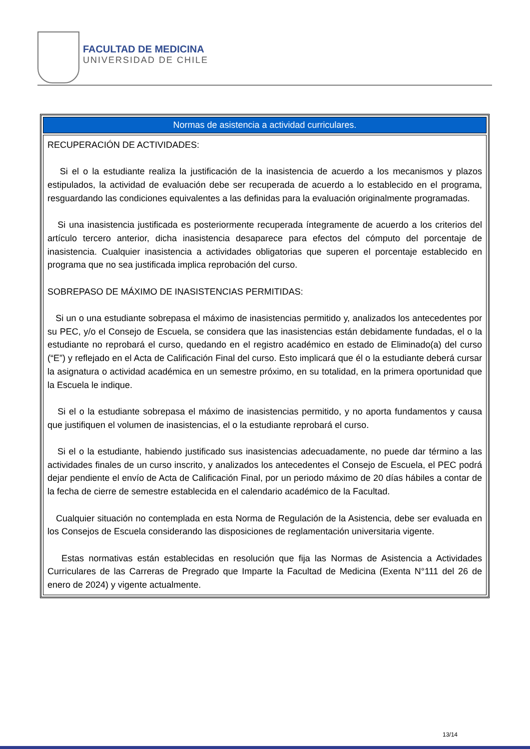FACULTAD DE MEDICINA
UNIVERSIDAD DE CHILE
| Normas de asistencia a actividad curriculares. |
| --- |
| RECUPERACIÓN DE ACTIVIDADES: Si el o la estudiante realiza la justificación de la inasistencia de acuerdo a los mecanismos y plazos estipulados, la actividad de evaluación debe ser recuperada de acuerdo a lo establecido en el programa, resguardando las condiciones equivalentes a las definidas para la evaluación originalmente programadas. Si una inasistencia justificada es posteriormente recuperada íntegramente de acuerdo a los criterios del artículo tercero anterior, dicha inasistencia desaparece para efectos del cómputo del porcentaje de inasistencia. Cualquier inasistencia a actividades obligatorias que superen el porcentaje establecido en programa que no sea justificada implica reprobación del curso. SOBREPASO DE MÁXIMO DE INASISTENCIAS PERMITIDAS: Si un o una estudiante sobrepasa el máximo de inasistencias permitido y, analizados los antecedentes por su PEC, y/o el Consejo de Escuela, se considera que las inasistencias están debidamente fundadas, el o la estudiante no reprobará el curso, quedando en el registro académico en estado de Eliminado(a) del curso (“E”) y reflejado en el Acta de Calificación Final del curso. Esto implicará que él o la estudiante deberá cursar la asignatura o actividad académica en un semestre próximo, en su totalidad, en la primera oportunidad que la Escuela le indique. Si el o la estudiante sobrepasa el máximo de inasistencias permitido, y no aporta fundamentos y causa que justifiquen el volumen de inasistencias, el o la estudiante reprobará el curso. Si el o la estudiante, habiendo justificado sus inasistencias adecuadamente, no puede dar término a las actividades finales de un curso inscrito, y analizados los antecedentes el Consejo de Escuela, el PEC podrá dejar pendiente el envío de Acta de Calificación Final, por un periodo máximo de 20 días hábiles a contar de la fecha de cierre de semestre establecida en el calendario académico de la Facultad. Cualquier situación no contemplada en esta Norma de Regulación de la Asistencia, debe ser evaluada en los Consejos de Escuela considerando las disposiciones de reglamentación universitaria vigente. Estas normativas están establecidas en resolución que fija las Normas de Asistencia a Actividades Curriculares de las Carreras de Pregrado que Imparte la Facultad de Medicina (Exenta N°111 del 26 de enero de 2024) y vigente actualmente. |
13/14